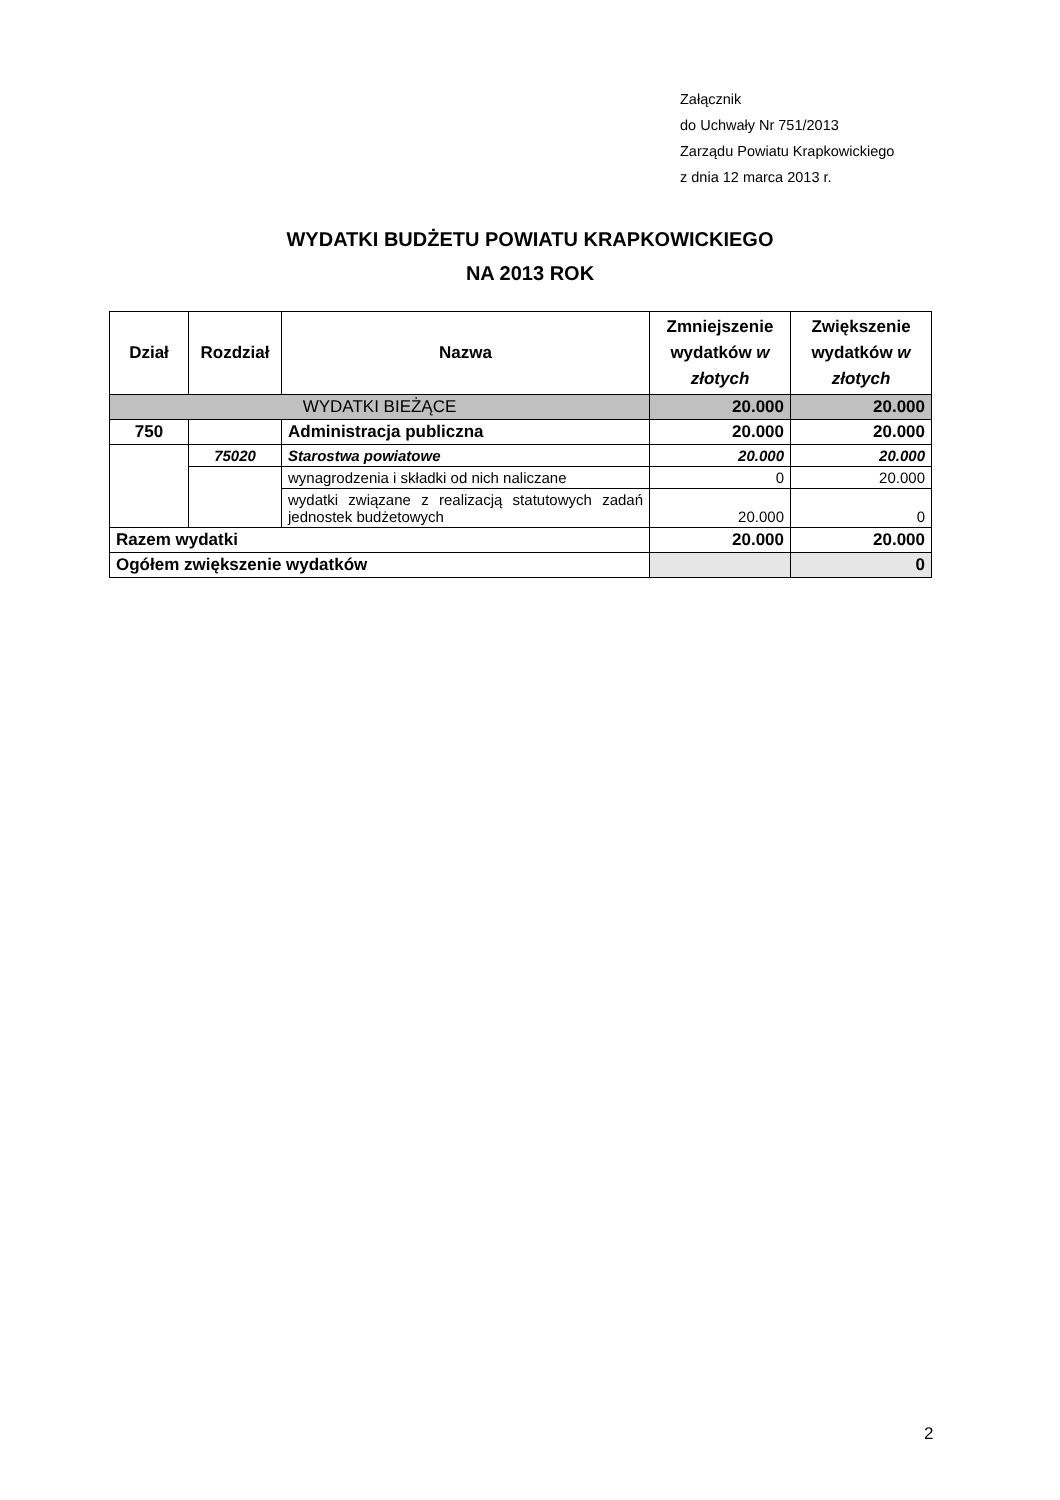Załącznik
do Uchwały Nr 751/2013
Zarządu Powiatu Krapkowickiego
z dnia 12 marca 2013 r.
WYDATKI BUDŻETU POWIATU KRAPKOWICKIEGO
NA 2013 ROK
| Dział | Rozdział | Nazwa | Zmniejszenie wydatków w złotych | Zwiększenie wydatków w złotych |
| --- | --- | --- | --- | --- |
| WYDATKI BIEŻĄCE | | | 20.000 | 20.000 |
| 750 | | Administracja publiczna | 20.000 | 20.000 |
| | 75020 | Starostwa powiatowe | 20.000 | 20.000 |
| | | wynagrodzenia i składki od nich naliczane | 0 | 20.000 |
| | | wydatki związane z realizacją statutowych zadań jednostek budżetowych | 20.000 | 0 |
| Razem wydatki | | | 20.000 | 20.000 |
| Ogółem zwiększenie wydatków | | | | 0 |
2